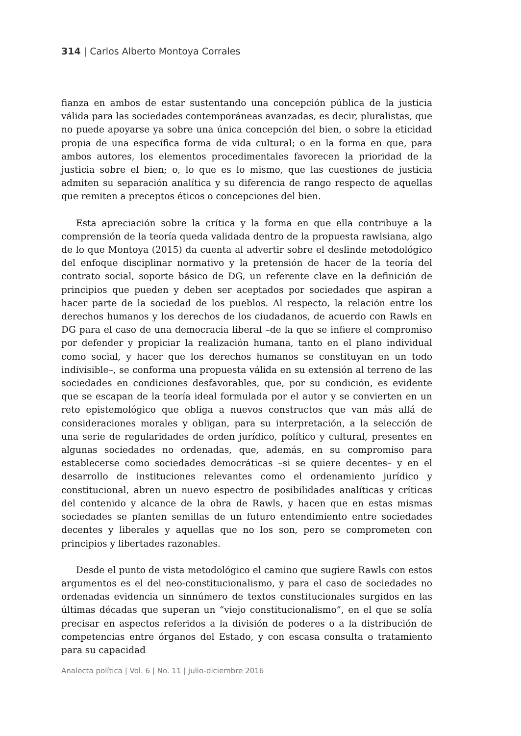314 | Carlos Alberto Montoya Corrales
fianza en ambos de estar sustentando una concepción pública de la justicia válida para las sociedades contemporáneas avanzadas, es decir, pluralistas, que no puede apoyarse ya sobre una única concepción del bien, o sobre la eticidad propia de una específica forma de vida cultural; o en la forma en que, para ambos autores, los elementos procedimentales favorecen la prioridad de la justicia sobre el bien; o, lo que es lo mismo, que las cuestiones de justicia admiten su separación analítica y su diferencia de rango respecto de aquellas que remiten a preceptos éticos o concepciones del bien.
Esta apreciación sobre la crítica y la forma en que ella contribuye a la comprensión de la teoría queda validada dentro de la propuesta rawlsiana, algo de lo que Montoya (2015) da cuenta al advertir sobre el deslinde metodológico del enfoque disciplinar normativo y la pretensión de hacer de la teoría del contrato social, soporte básico de DG, un referente clave en la definición de principios que pueden y deben ser aceptados por sociedades que aspiran a hacer parte de la sociedad de los pueblos. Al respecto, la relación entre los derechos humanos y los derechos de los ciudadanos, de acuerdo con Rawls en DG para el caso de una democracia liberal –de la que se infiere el compromiso por defender y propiciar la realización humana, tanto en el plano individual como social, y hacer que los derechos humanos se constituyan en un todo indivisible–, se conforma una propuesta válida en su extensión al terreno de las sociedades en condiciones desfavorables, que, por su condición, es evidente que se escapan de la teoría ideal formulada por el autor y se convierten en un reto epistemológico que obliga a nuevos constructos que van más allá de consideraciones morales y obligan, para su interpretación, a la selección de una serie de regularidades de orden jurídico, político y cultural, presentes en algunas sociedades no ordenadas, que, además, en su compromiso para establecerse como sociedades democráticas –si se quiere decentes– y en el desarrollo de instituciones relevantes como el ordenamiento jurídico y constitucional, abren un nuevo espectro de posibilidades analíticas y críticas del contenido y alcance de la obra de Rawls, y hacen que en estas mismas sociedades se planten semillas de un futuro entendimiento entre sociedades decentes y liberales y aquellas que no los son, pero se comprometen con principios y libertades razonables.
Desde el punto de vista metodológico el camino que sugiere Rawls con estos argumentos es el del neo-constitucionalismo, y para el caso de sociedades no ordenadas evidencia un sinnúmero de textos constitucionales surgidos en las últimas décadas que superan un “viejo constitucionalismo”, en el que se solía precisar en aspectos referidos a la división de poderes o a la distribución de competencias entre órganos del Estado, y con escasa consulta o tratamiento para su capacidad
Analecta política | Vol. 6 | No. 11 | julio-diciembre 2016